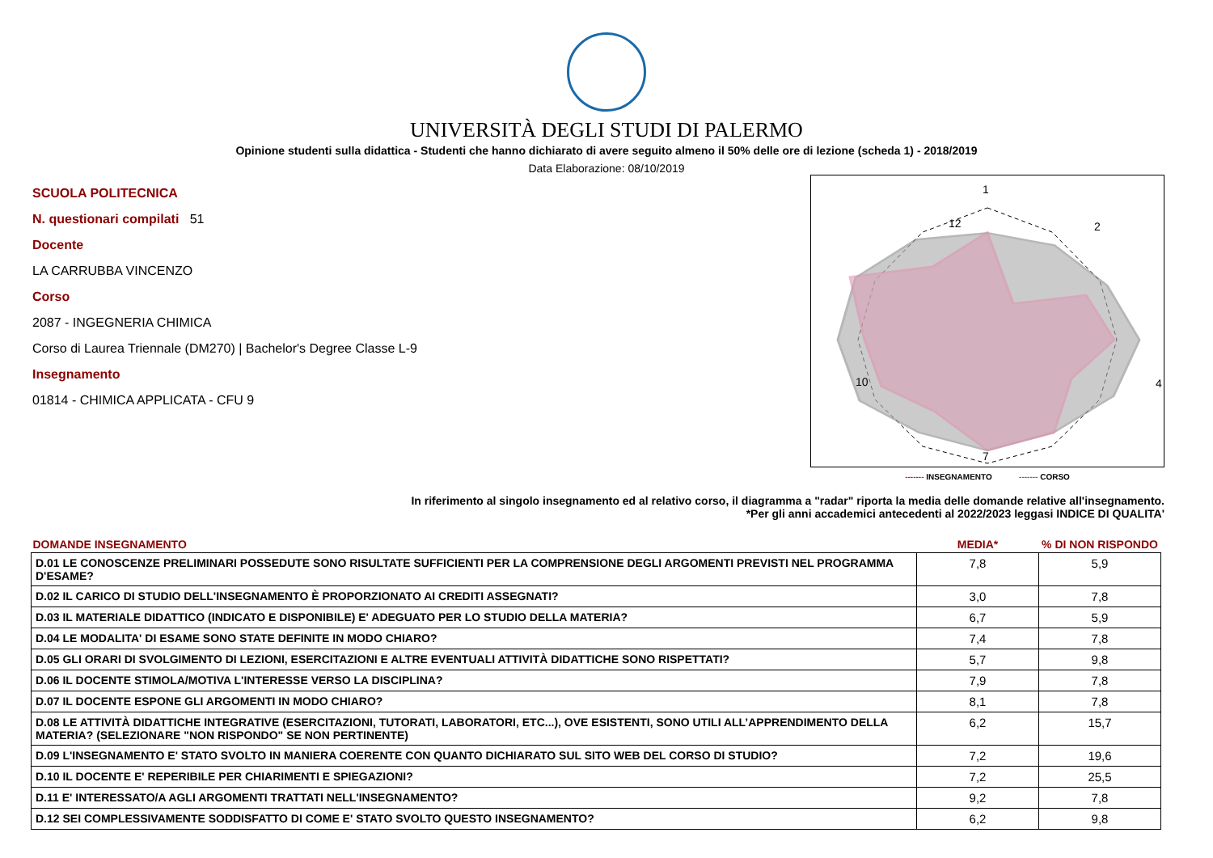UNIVERSITÀ DEGLI STUDI DI PALERMO
Opinione studenti sulla didattica - Studenti che hanno dichiarato di avere seguito almeno il 50% delle ore di lezione (scheda 1) - 2018/2019
Data Elaborazione: 08/10/2019
SCUOLA POLITECNICA
N. questionari compilati 51
Docente
LA CARRUBBA VINCENZO
Corso
2087 - INGEGNERIA CHIMICA
Corso di Laurea Triennale (DM270) | Bachelor's Degree Classe L-9
Insegnamento
01814 - CHIMICA APPLICATA - CFU 9
1
2
4
7
10
12
------- INSEGNAMENTO ------- CORSO
In riferimento al singolo insegnamento ed al relativo corso, il diagramma a "radar" riporta la media delle domande relative all'insegnamento.
*Per gli anni accademici antecedenti al 2022/2023 leggasi INDICE DI QUALITA'
| DOMANDE INSEGNAMENTO | MEDIA* | % DI NON RISPONDO |
| --- | --- | --- |
| D.01 LE CONOSCENZE PRELIMINARI POSSEDUTE SONO RISULTATE SUFFICIENTI PER LA COMPRENSIONE DEGLI ARGOMENTI PREVISTI NEL PROGRAMMA D'ESAME? | 7,8 | 5,9 |
| D.02 IL CARICO DI STUDIO DELL'INSEGNAMENTO È PROPORZIONATO AI CREDITI ASSEGNATI? | 3,0 | 7,8 |
| D.03 IL MATERIALE DIDATTICO (INDICATO E DISPONIBILE) E' ADEGUATO PER LO STUDIO DELLA MATERIA? | 6,7 | 5,9 |
| D.04 LE MODALITA' DI ESAME SONO STATE DEFINITE IN MODO CHIARO? | 7,4 | 7,8 |
| D.05 GLI ORARI DI SVOLGIMENTO DI LEZIONI, ESERCITAZIONI E ALTRE EVENTUALI ATTIVITÀ DIDATTICHE SONO RISPETTATI? | 5,7 | 9,8 |
| D.06 IL DOCENTE STIMOLA/MOTIVA L'INTERESSE VERSO LA DISCIPLINA? | 7,9 | 7,8 |
| D.07 IL DOCENTE ESPONE GLI ARGOMENTI IN MODO CHIARO? | 8,1 | 7,8 |
| D.08 LE ATTIVITÀ DIDATTICHE INTEGRATIVE (ESERCITAZIONI, TUTORATI, LABORATORI, ETC...), OVE ESISTENTI, SONO UTILI ALL’APPRENDIMENTO DELLA MATERIA? (SELEZIONARE "NON RISPONDO" SE NON PERTINENTE) | 6,2 | 15,7 |
| D.09 L'INSEGNAMENTO E' STATO SVOLTO IN MANIERA COERENTE CON QUANTO DICHIARATO SUL SITO WEB DEL CORSO DI STUDIO? | 7,2 | 19,6 |
| D.10 IL DOCENTE E' REPERIBILE PER CHIARIMENTI E SPIEGAZIONI? | 7,2 | 25,5 |
| D.11 E' INTERESSATO/A AGLI ARGOMENTI TRATTATI NELL'INSEGNAMENTO? | 9,2 | 7,8 |
| D.12 SEI COMPLESSIVAMENTE SODDISFATTO DI COME E' STATO SVOLTO QUESTO INSEGNAMENTO? | 6,2 | 9,8 |